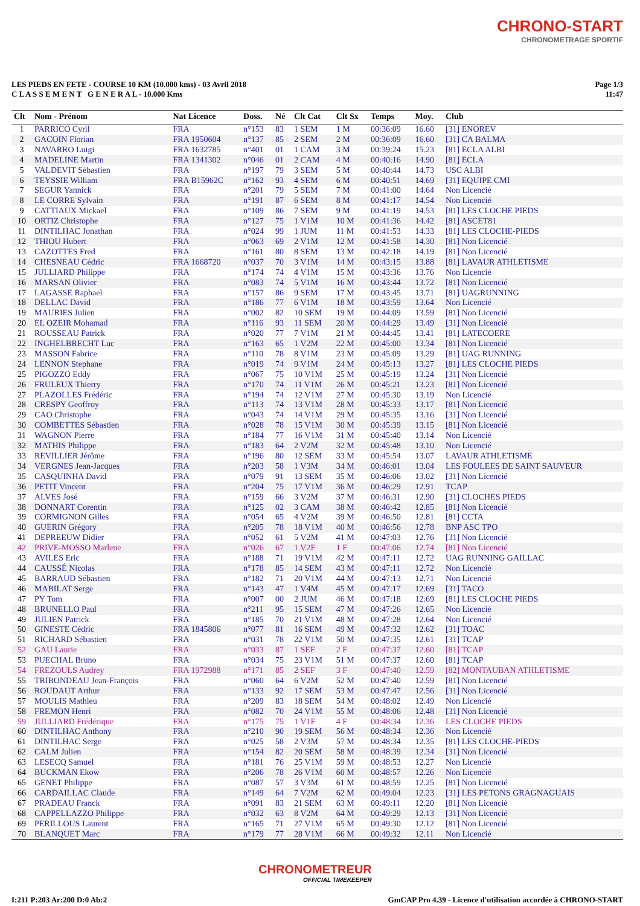CHRONO-START
CHRONOMETRAGE SPORTIF
LES PIEDS EN FETE - COURSE 10 KM (10.000 kms) - 03 Avril 2018
C L A S S E M E N T G E N E R A L - 10.000 Kms
Page 1/3
11:47
| Clt | Nom - Prénom | Nat Licence | Doss. | Né | Clt Cat | Clt Sx | Temps | Moy. | Club |
| --- | --- | --- | --- | --- | --- | --- | --- | --- | --- |
| 1 | PARRICO Cyril | FRA | n°153 | 83 | 1 SEM | 1 M | 00:36:09 | 16.60 | [31] ENOREV |
| 2 | GACOIN Florian | FRA 1950604 | n°137 | 85 | 2 SEM | 2 M | 00:36:09 | 16.60 | [31] CA BALMA |
| 3 | NAVARRO Luigi | FRA 1632785 | n°401 | 01 | 1 CAM | 3 M | 00:39:24 | 15.23 | [81] ECLA ALBI |
| 4 | MADELINE Martin | FRA 1341302 | n°046 | 01 | 2 CAM | 4 M | 00:40:16 | 14.90 | [81] ECLA |
| 5 | VALDEVIT Sébastien | FRA | n°197 | 79 | 3 SEM | 5 M | 00:40:44 | 14.73 | USC ALBI |
| 6 | TEYSSIE William | FRA B15962C | n°162 | 93 | 4 SEM | 6 M | 00:40:51 | 14.69 | [31] EQUIPE CMI |
| 7 | SEGUR Yannick | FRA | n°201 | 79 | 5 SEM | 7 M | 00:41:00 | 14.64 | Non Licencié |
| 8 | LE CORRE Sylvain | FRA | n°191 | 87 | 6 SEM | 8 M | 00:41:17 | 14.54 | Non Licencié |
| 9 | CATTIAUX Mickael | FRA | n°109 | 86 | 7 SEM | 9 M | 00:41:19 | 14.53 | [81] LES CLOCHE PIEDS |
| 10 | ORTIZ Christophe | FRA | n°127 | 75 | 1 V1M | 10 M | 00:41:36 | 14.42 | [81] ASCET81 |
| 11 | DINTILHAC Jonathan | FRA | n°024 | 99 | 1 JUM | 11 M | 00:41:53 | 14.33 | [81] LES CLOCHE-PIEDS |
| 12 | THIOU Hubert | FRA | n°063 | 69 | 2 V1M | 12 M | 00:41:58 | 14.30 | [81] Non Licencié |
| 13 | CAZOTTES Fred | FRA | n°161 | 80 | 8 SEM | 13 M | 00:42:18 | 14.19 | [81] Non Licencié |
| 14 | CHESNEAU Cédric | FRA 1668720 | n°037 | 70 | 3 V1M | 14 M | 00:43:15 | 13.88 | [81] LAVAUR ATHLETISME |
| 15 | JULLIARD Philippe | FRA | n°174 | 74 | 4 V1M | 15 M | 00:43:36 | 13.76 | Non Licencié |
| 16 | MARSAN Olivier | FRA | n°083 | 74 | 5 V1M | 16 M | 00:43:44 | 13.72 | [81] Non Licencié |
| 17 | LAGASSE Raphael | FRA | n°157 | 86 | 9 SEM | 17 M | 00:43:45 | 13.71 | [81] UAGRUNNING |
| 18 | DELLAC David | FRA | n°186 | 77 | 6 V1M | 18 M | 00:43:59 | 13.64 | Non Licencié |
| 19 | MAURIES Julien | FRA | n°002 | 82 | 10 SEM | 19 M | 00:44:09 | 13.59 | [81] Non Licencié |
| 20 | EL OZEIR Mohamad | FRA | n°116 | 93 | 11 SEM | 20 M | 00:44:29 | 13.49 | [31] Non Licencié |
| 21 | ROUSSEAU Patrick | FRA | n°020 | 77 | 7 V1M | 21 M | 00:44:45 | 13.41 | [81] LATECOERE |
| 22 | INGHELBRECHT Luc | FRA | n°163 | 65 | 1 V2M | 22 M | 00:45:00 | 13.34 | [81] Non Licencié |
| 23 | MASSON Fabrice | FRA | n°110 | 78 | 8 V1M | 23 M | 00:45:09 | 13.29 | [81] UAG RUNNING |
| 24 | LENNON Stephane | FRA | n°019 | 74 | 9 V1M | 24 M | 00:45:13 | 13.27 | [81] LES CLOCHE PIEDS |
| 25 | PIGOZZO Eddy | FRA | n°067 | 75 | 10 V1M | 25 M | 00:45:19 | 13.24 | [31] Non Licencié |
| 26 | FRULEUX Thierry | FRA | n°170 | 74 | 11 V1M | 26 M | 00:45:21 | 13.23 | [81] Non Licencié |
| 27 | PLAZOLLES Frédéric | FRA | n°194 | 74 | 12 V1M | 27 M | 00:45:30 | 13.19 | Non Licencié |
| 28 | CRESPY Geoffroy | FRA | n°113 | 74 | 13 V1M | 28 M | 00:45:33 | 13.17 | [81] Non Licencié |
| 29 | CAO Christophe | FRA | n°043 | 74 | 14 V1M | 29 M | 00:45:35 | 13.16 | [31] Non Licencié |
| 30 | COMBETTES Sébastien | FRA | n°028 | 78 | 15 V1M | 30 M | 00:45:39 | 13.15 | [81] Non Licencié |
| 31 | WAGNON Pierre | FRA | n°184 | 77 | 16 V1M | 31 M | 00:45:40 | 13.14 | Non Licencié |
| 32 | MATHIS Philippe | FRA | n°183 | 64 | 2 V2M | 32 M | 00:45:48 | 13.10 | Non Licencié |
| 33 | REVILLIER Jérôme | FRA | n°196 | 80 | 12 SEM | 33 M | 00:45:54 | 13.07 | LAVAUR ATHLETISME |
| 34 | VERGNES Jean-Jacques | FRA | n°203 | 58 | 1 V3M | 34 M | 00:46:01 | 13.04 | LES FOULEES DE SAINT SAUVEUR |
| 35 | CASQUINHA David | FRA | n°079 | 91 | 13 SEM | 35 M | 00:46:06 | 13.02 | [31] Non Licencié |
| 36 | PETIT Vincent | FRA | n°204 | 75 | 17 V1M | 36 M | 00:46:29 | 12.91 | TCAP |
| 37 | ALVES José | FRA | n°159 | 66 | 3 V2M | 37 M | 00:46:31 | 12.90 | [31] CLOCHES PIEDS |
| 38 | DONNART Corentin | FRA | n°125 | 02 | 3 CAM | 38 M | 00:46:42 | 12.85 | [81] Non Licencié |
| 39 | CORMIGNON Gilles | FRA | n°054 | 65 | 4 V2M | 39 M | 00:46:50 | 12.81 | [81] CCTA |
| 40 | GUERIN Grégory | FRA | n°205 | 78 | 18 V1M | 40 M | 00:46:56 | 12.78 | BNP ASC TPO |
| 41 | DEPREEUW Didier | FRA | n°052 | 61 | 5 V2M | 41 M | 00:47:03 | 12.76 | [31] Non Licencié |
| 42 | PRIVE-MOSSO Marlene | FRA | n°026 | 67 | 1 V2F | 1 F | 00:47:06 | 12.74 | [81] Non Licencié |
| 43 | AVILES Eric | FRA | n°188 | 71 | 19 V1M | 42 M | 00:47:11 | 12.72 | UAG RUNNING GAILLAC |
| 44 | CAUSSÉ Nicolas | FRA | n°178 | 85 | 14 SEM | 43 M | 00:47:11 | 12.72 | Non Licencié |
| 45 | BARRAUD Sébastien | FRA | n°182 | 71 | 20 V1M | 44 M | 00:47:13 | 12.71 | Non Licencié |
| 46 | MABILAT Serge | FRA | n°143 | 47 | 1 V4M | 45 M | 00:47:17 | 12.69 | [31] TACO |
| 47 | PY Tom | FRA | n°007 | 00 | 2 JUM | 46 M | 00:47:18 | 12.69 | [81] LES CLOCHE PIEDS |
| 48 | BRUNELLO Paul | FRA | n°211 | 95 | 15 SEM | 47 M | 00:47:26 | 12.65 | Non Licencié |
| 49 | JULIEN Patrick | FRA | n°185 | 70 | 21 V1M | 48 M | 00:47:28 | 12.64 | Non Licencié |
| 50 | GINESTE Cédric | FRA 1845806 | n°077 | 81 | 16 SEM | 49 M | 00:47:32 | 12.62 | [31] TOAC |
| 51 | RICHARD Sébastien | FRA | n°031 | 78 | 22 V1M | 50 M | 00:47:35 | 12.61 | [31] TCAP |
| 52 | GAU Laurie | FRA | n°033 | 87 | 1 SEF | 2 F | 00:47:37 | 12.60 | [81] TCAP |
| 53 | PUECHAL Bruno | FRA | n°034 | 75 | 23 V1M | 51 M | 00:47:37 | 12.60 | [81] TCAP |
| 54 | FREZOULS Audrey | FRA 1972988 | n°171 | 85 | 2 SEF | 3 F | 00:47:40 | 12.59 | [82] MONTAUBAN ATHLETISME |
| 55 | TRIBONDEAU Jean-François | FRA | n°060 | 64 | 6 V2M | 52 M | 00:47:40 | 12.59 | [81] Non Licencié |
| 56 | ROUDAUT Arthur | FRA | n°133 | 92 | 17 SEM | 53 M | 00:47:47 | 12.56 | [31] Non Licencié |
| 57 | MOULIS Mathieu | FRA | n°209 | 83 | 18 SEM | 54 M | 00:48:02 | 12.49 | Non Licencié |
| 58 | FREMON Henri | FRA | n°082 | 70 | 24 V1M | 55 M | 00:48:06 | 12.48 | [31] Non Licencié |
| 59 | JULLIARD Frédérique | FRA | n°175 | 75 | 1 V1F | 4 F | 00:48:34 | 12.36 | LES CLOCHE PIEDS |
| 60 | DINTILHAC Anthony | FRA | n°210 | 90 | 19 SEM | 56 M | 00:48:34 | 12.36 | Non Licencié |
| 61 | DINTILHAC Serge | FRA | n°025 | 58 | 2 V3M | 57 M | 00:48:34 | 12.35 | [81] LES CLOCHE-PIEDS |
| 62 | CALM Julien | FRA | n°154 | 82 | 20 SEM | 58 M | 00:48:39 | 12.34 | [31] Non Licencié |
| 63 | LESECQ Samuel | FRA | n°181 | 76 | 25 V1M | 59 M | 00:48:53 | 12.27 | Non Licencié |
| 64 | BUCKMAN Ekow | FRA | n°206 | 78 | 26 V1M | 60 M | 00:48:57 | 12.26 | Non Licencié |
| 65 | GENET Philippe | FRA | n°087 | 57 | 3 V3M | 61 M | 00:48:59 | 12.25 | [81] Non Licencié |
| 66 | CARDAILLAC Claude | FRA | n°149 | 64 | 7 V2M | 62 M | 00:49:04 | 12.23 | [31] LES PETONS GRAGNAGUAIS |
| 67 | PRADEAU Franck | FRA | n°091 | 83 | 21 SEM | 63 M | 00:49:11 | 12.20 | [81] Non Licencié |
| 68 | CAPPELLAZZO Philippe | FRA | n°032 | 63 | 8 V2M | 64 M | 00:49:29 | 12.13 | [31] Non Licencié |
| 69 | PERILLOUS Laurent | FRA | n°165 | 71 | 27 V1M | 65 M | 00:49:30 | 12.12 | [81] Non Licencié |
| 70 | BLANQUET Marc | FRA | n°179 | 77 | 28 V1M | 66 M | 00:49:32 | 12.11 | Non Licencié |
CHRONOMETREUR
OFFICIAL TIMEKEEPER
I:211 P:203 Ar:200 D:0 Ab:2
GmCAP Pro 4.39 - Licence d'utilisation accordée à CHRONO-START